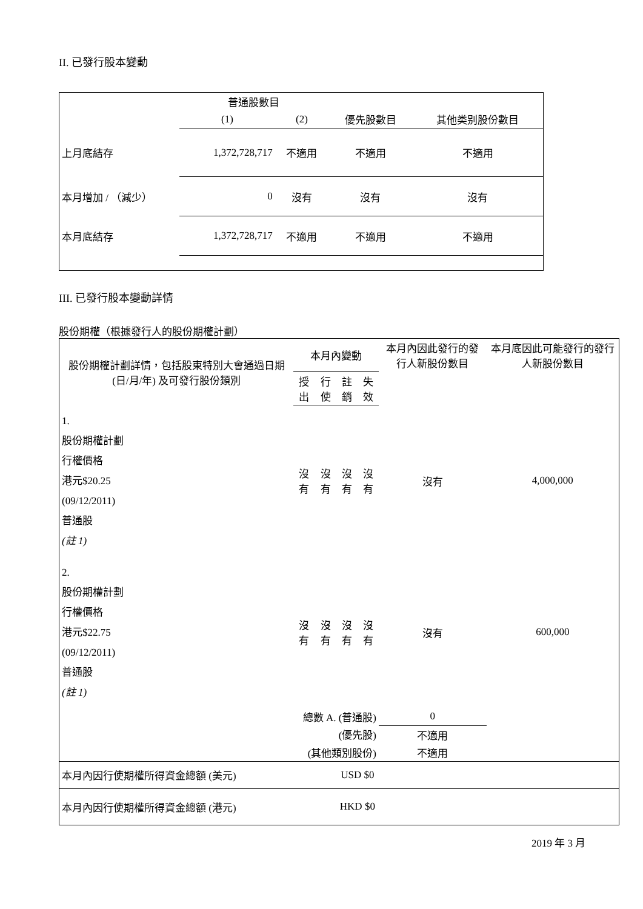II. 已發行股本變動
| | 普通股數目 | | | |
| | (1) | (2) | 優先股數目 | 其他类别股份數目 |
| 上月底結存 | 1,372,728,717 | 不適用 | 不適用 | 不適用 |
| 本月增加 / （減少） | 0 | 沒有 | 沒有 | 沒有 |
| 本月底結存 | 1,372,728,717 | 不適用 | 不適用 | 不適用 |
III. 已發行股本變動詳情
股份期權（根據發行人的股份期權計劃）
| 股份期權計劃詳情，包括股東特別大會通過日期 (日/月/年) 及可發行股份類別 | 本月內變動 | | | | 本月內因此發行的發行人新股份數目 | 本月底因此可能發行的發行人新股份數目 |
| --- | --- | --- | --- | --- | --- | --- |
| | 授出 | 行使 | 註銷 | 失效 | | |
| 1. 股份期權計劃 行權價格 港元$20.25 (09/12/2011) 普通股 (註 1) | 沒有 | 沒有 | 沒有 | 沒有 | 沒有 | 4,000,000 |
| 2. 股份期權計劃 行權價格 港元$22.75 (09/12/2011) 普通股 (註 1) | 沒有 | 沒有 | 沒有 | 沒有 | 沒有 | 600,000 |
| 總數 A. (普通股) | | | | | 0 | |
| (優先股) | | | | | 不適用 | |
| (其他類別股份) | | | | | 不適用 | |
| 本月內因行使期權所得資金總額 (美元) | | | USD $0 | | | |
| 本月內因行使期權所得資金總額 (港元) | | | HKD $0 | | | |
2019 年 3 月